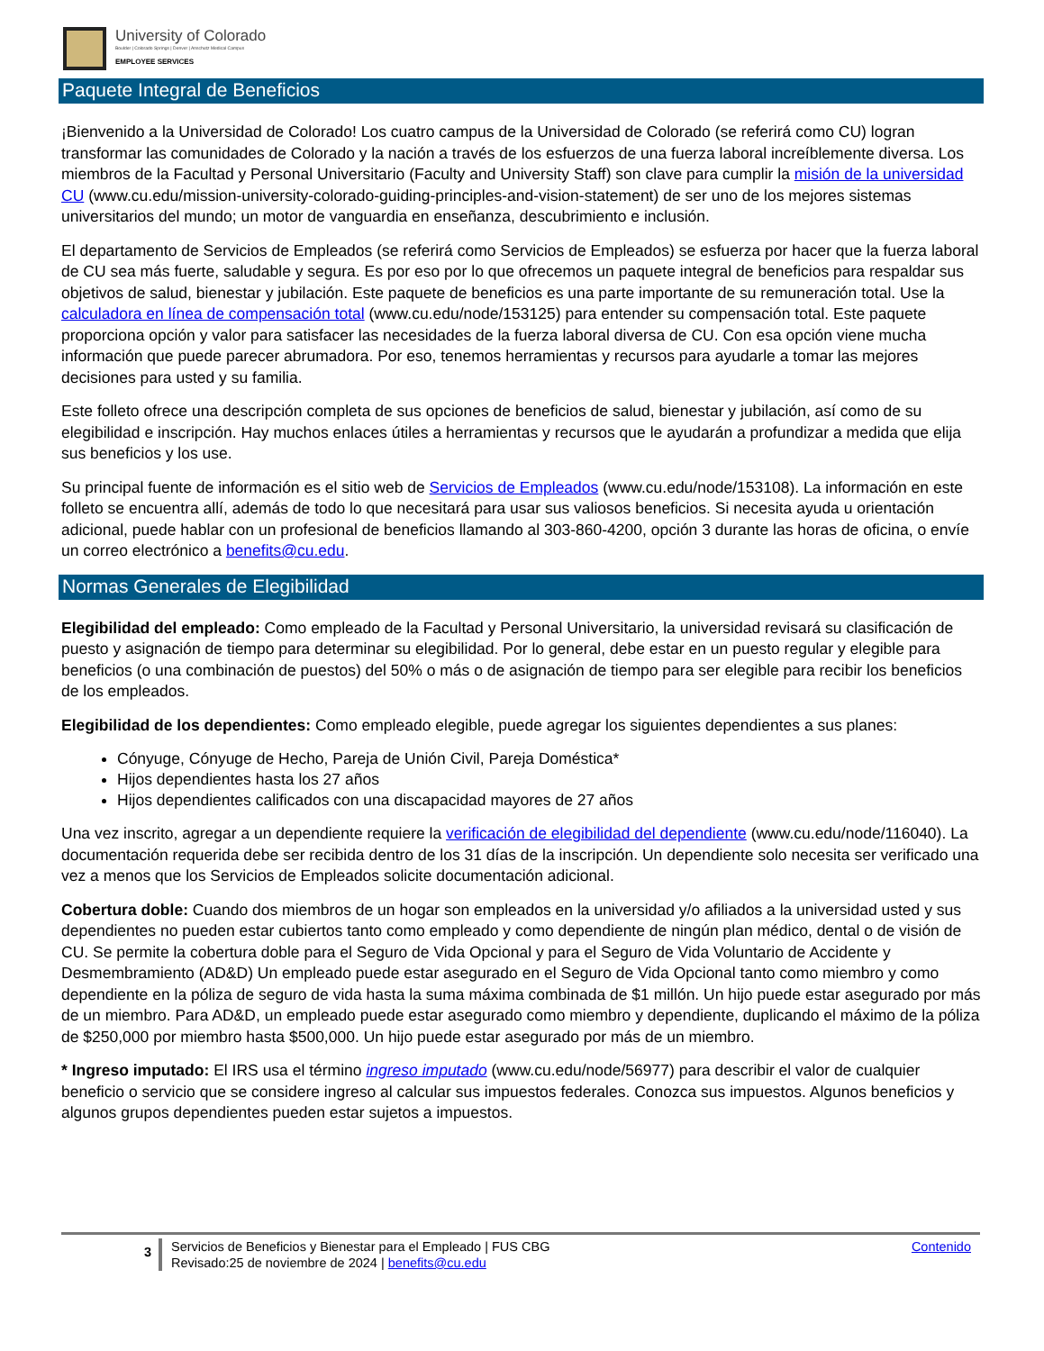University of Colorado
Boulder | Colorado Springs | Denver | Anschutz Medical Campus
EMPLOYEE SERVICES
Paquete Integral de Beneficios
¡Bienvenido a la Universidad de Colorado! Los cuatro campus de la Universidad de Colorado (se referirá como CU) logran transformar las comunidades de Colorado y la nación a través de los esfuerzos de una fuerza laboral increíblemente diversa. Los miembros de la Facultad y Personal Universitario (Faculty and University Staff) son clave para cumplir la misión de la universidad CU (www.cu.edu/mission-university-colorado-guiding-principles-and-vision-statement) de ser uno de los mejores sistemas universitarios del mundo; un motor de vanguardia en enseñanza, descubrimiento e inclusión.
El departamento de Servicios de Empleados (se referirá como Servicios de Empleados) se esfuerza por hacer que la fuerza laboral de CU sea más fuerte, saludable y segura. Es por eso por lo que ofrecemos un paquete integral de beneficios para respaldar sus objetivos de salud, bienestar y jubilación. Este paquete de beneficios es una parte importante de su remuneración total. Use la calculadora en línea de compensación total (www.cu.edu/node/153125) para entender su compensación total. Este paquete proporciona opción y valor para satisfacer las necesidades de la fuerza laboral diversa de CU. Con esa opción viene mucha información que puede parecer abrumadora. Por eso, tenemos herramientas y recursos para ayudarle a tomar las mejores decisiones para usted y su familia.
Este folleto ofrece una descripción completa de sus opciones de beneficios de salud, bienestar y jubilación, así como de su elegibilidad e inscripción. Hay muchos enlaces útiles a herramientas y recursos que le ayudarán a profundizar a medida que elija sus beneficios y los use.
Su principal fuente de información es el sitio web de Servicios de Empleados (www.cu.edu/node/153108). La información en este folleto se encuentra allí, además de todo lo que necesitará para usar sus valiosos beneficios. Si necesita ayuda u orientación adicional, puede hablar con un profesional de beneficios llamando al 303-860-4200, opción 3 durante las horas de oficina, o envíe un correo electrónico a benefits@cu.edu.
Normas Generales de Elegibilidad
Elegibilidad del empleado: Como empleado de la Facultad y Personal Universitario, la universidad revisará su clasificación de puesto y asignación de tiempo para determinar su elegibilidad. Por lo general, debe estar en un puesto regular y elegible para beneficios (o una combinación de puestos) del 50% o más o de asignación de tiempo para ser elegible para recibir los beneficios de los empleados.
Elegibilidad de los dependientes: Como empleado elegible, puede agregar los siguientes dependientes a sus planes:
Cónyuge, Cónyuge de Hecho, Pareja de Unión Civil, Pareja Doméstica*
Hijos dependientes hasta los 27 años
Hijos dependientes calificados con una discapacidad mayores de 27 años
Una vez inscrito, agregar a un dependiente requiere la verificación de elegibilidad del dependiente (www.cu.edu/node/116040). La documentación requerida debe ser recibida dentro de los 31 días de la inscripción. Un dependiente solo necesita ser verificado una vez a menos que los Servicios de Empleados solicite documentación adicional.
Cobertura doble: Cuando dos miembros de un hogar son empleados en la universidad y/o afiliados a la universidad usted y sus dependientes no pueden estar cubiertos tanto como empleado y como dependiente de ningún plan médico, dental o de visión de CU. Se permite la cobertura doble para el Seguro de Vida Opcional y para el Seguro de Vida Voluntario de Accidente y Desmembramiento (AD&D) Un empleado puede estar asegurado en el Seguro de Vida Opcional tanto como miembro y como dependiente en la póliza de seguro de vida hasta la suma máxima combinada de $1 millón. Un hijo puede estar asegurado por más de un miembro. Para AD&D, un empleado puede estar asegurado como miembro y dependiente, duplicando el máximo de la póliza de $250,000 por miembro hasta $500,000. Un hijo puede estar asegurado por más de un miembro.
* Ingreso imputado: El IRS usa el término ingreso imputado (www.cu.edu/node/56977) para describir el valor de cualquier beneficio o servicio que se considere ingreso al calcular sus impuestos federales. Conozca sus impuestos. Algunos beneficios y algunos grupos dependientes pueden estar sujetos a impuestos.
3
Servicios de Beneficios y Bienestar para el Empleado | FUS CBG
Revisado:25 de noviembre de 2024 | benefits@cu.edu
Contenido